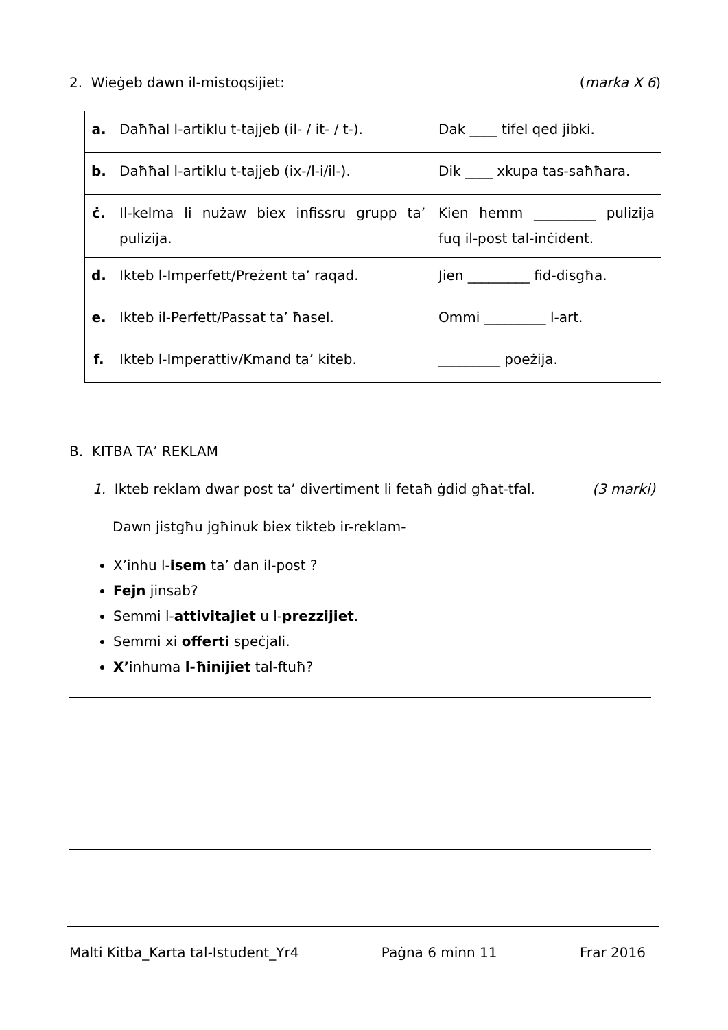2. Wieġeb dawn il-mistoqsijiet: (marka X 6)
| a. | Daħħal l-artiklu t-tajjeb (il- / it- / t-). | Dak ____ tifel qed jibki. |
| b. | Daħħal l-artiklu t-tajjeb (ix-/l-i/il-). | Dik ____ xkupa tas-saħħara. |
| ċ. | Il-kelma li nużaw biex infissru grupp ta’ pulizija. | Kien hemm _________ pulizija fuq il-post tal-inċident. |
| d. | Ikteb l-Imperfett/Preżent ta’ raqad. | Jien _________ fid-disgħa. |
| e. | Ikteb il-Perfett/Passat ta’ ħasel. | Ommi _________ l-art. |
| f. | Ikteb l-Imperattiv/Kmand ta’ kiteb. | _________ poeżija. |
B. KITBA TA’ REKLAM
1. Ikteb reklam dwar post ta’ divertiment li fetaħ ġdid għat-tfal. (3 marki)
Dawn jistgħu jgħinuk biex tikteb ir-reklam-
X’inhu l-isem ta’ dan il-post ?
Fejn jinsab?
Semmi l-attivitajiet u l-prezzijiet.
Semmi xi offerti speċjali.
X’inhuma l-ħinijiet tal-ftuħ?
Malti Kitba_Karta tal-Istudent_Yr4 Paġna 6 minn 11 Frar 2016